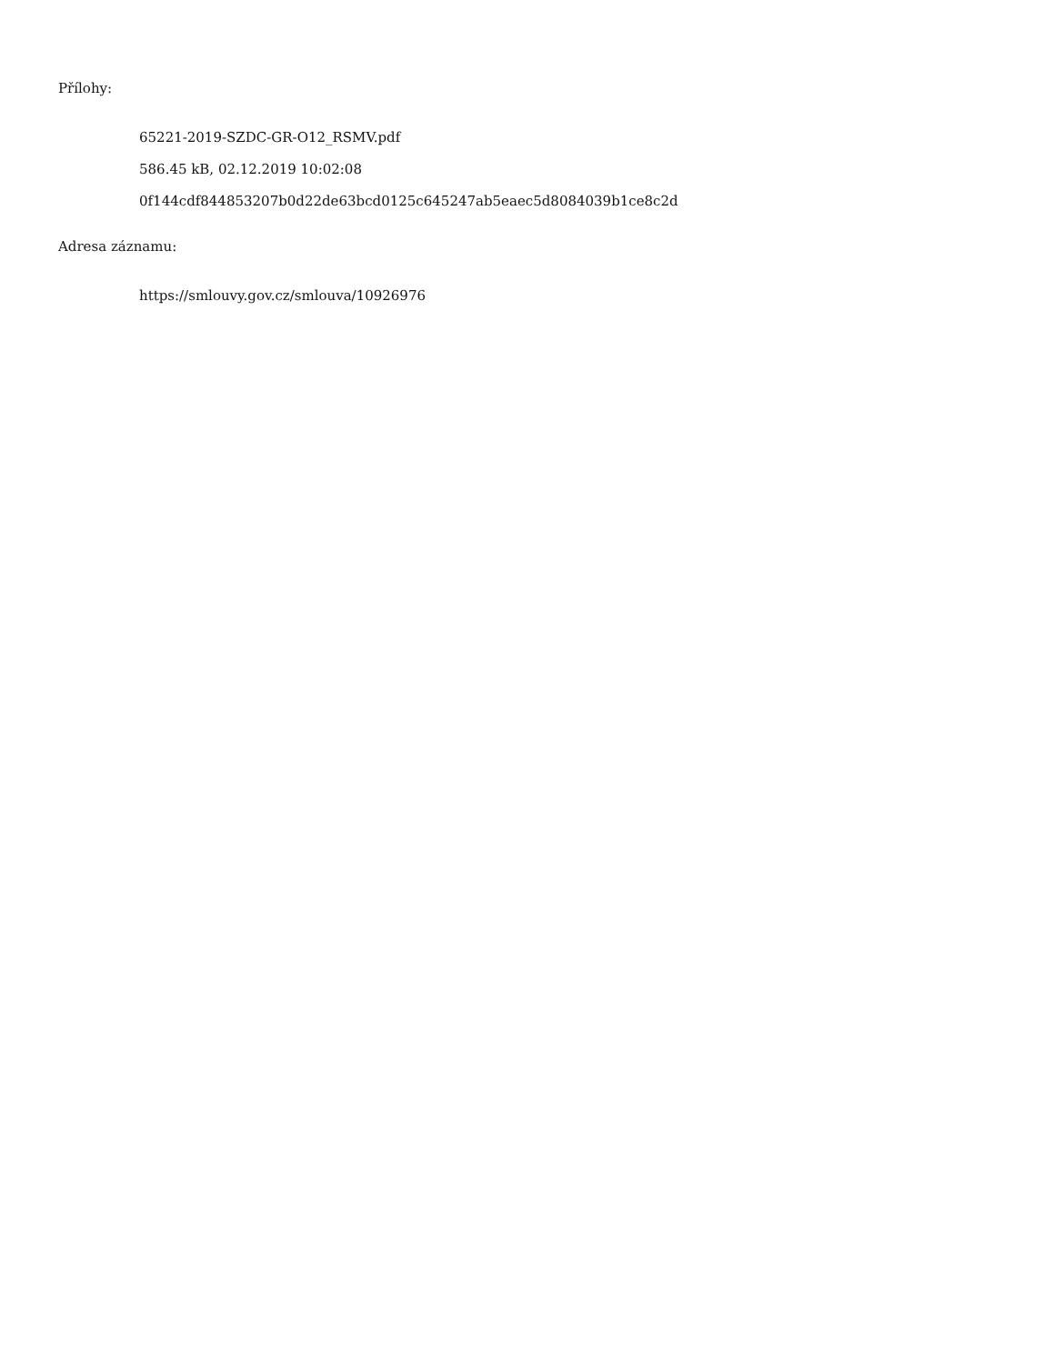Přílohy:
65221-2019-SZDC-GR-O12_RSMV.pdf
586.45 kB, 02.12.2019 10:02:08
0f144cdf844853207b0d22de63bcd0125c645247ab5eaec5d8084039b1ce8c2d
Adresa záznamu:
https://smlouvy.gov.cz/smlouva/10926976